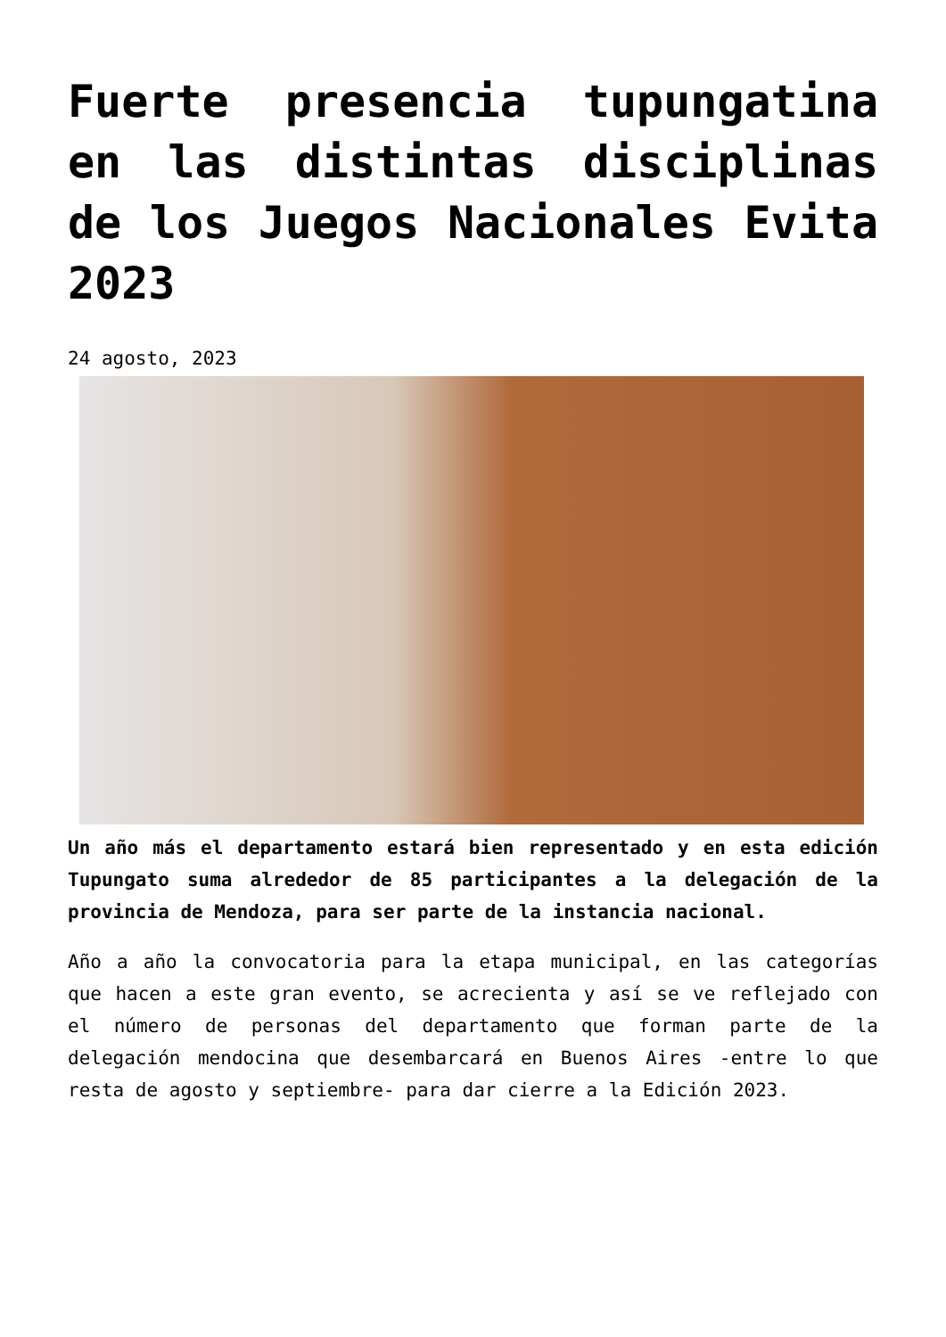Fuerte presencia tupungatina en las distintas disciplinas de los Juegos Nacionales Evita 2023
24 agosto, 2023
Un año más el departamento estará bien representado y en esta edición Tupungato suma alrededor de 85 participantes a la delegación de la provincia de Mendoza, para ser parte de la instancia nacional.
Año a año la convocatoria para la etapa municipal, en las categorías que hacen a este gran evento, se acrecienta y así se ve reflejado con el número de personas del departamento que forman parte de la delegación mendocina que desembarcará en Buenos Aires -entre lo que resta de agosto y septiembre- para dar cierre a la Edición 2023.